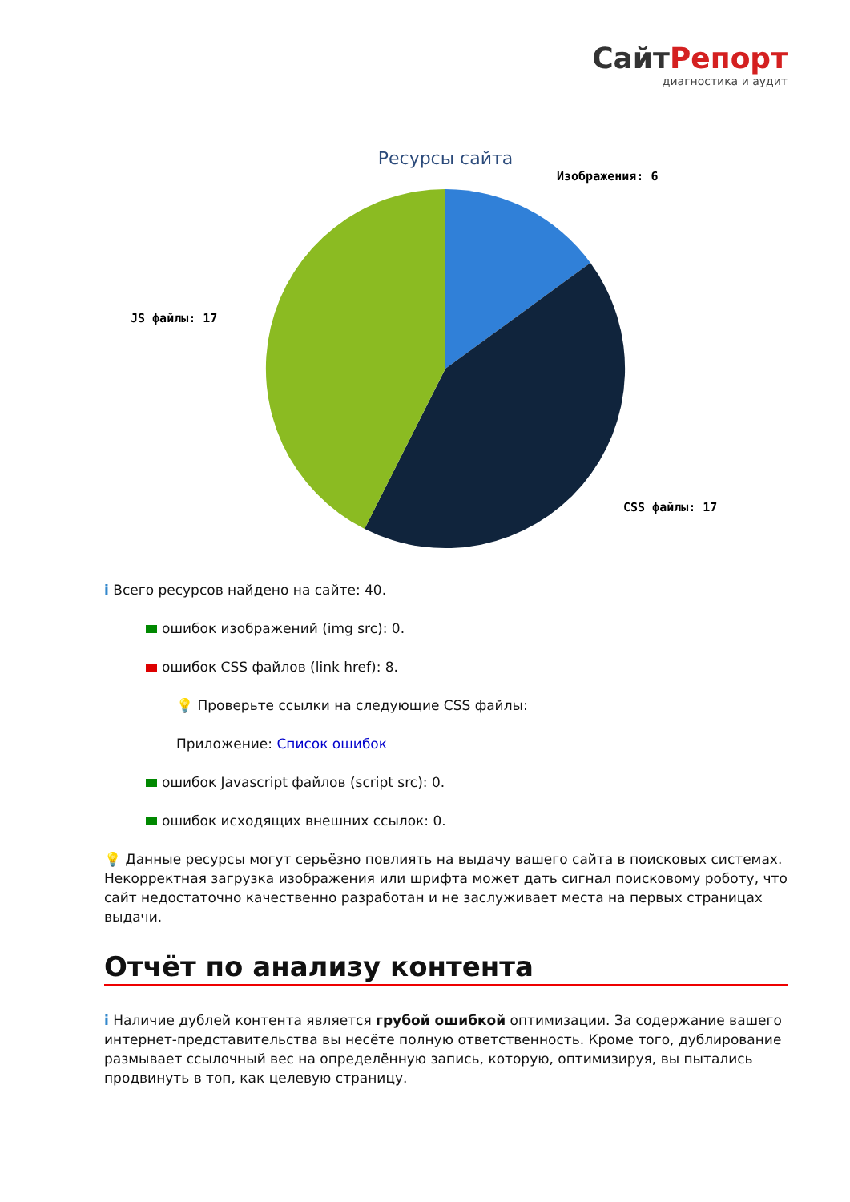СайтРепорт
диагностика и аудит
Ресурсы сайта
Изображения: 6
JS файлы: 17
CSS файлы: 17
i Всего ресурсов найдено на сайте: 40.
ошибок изображений (img src): 0.
ошибок CSS файлов (link href): 8.
💡 Проверьте ссылки на следующие CSS файлы:
Приложение: Список ошибок
ошибок Javascript файлов (script src): 0.
ошибок исходящих внешних ссылок: 0.
💡 Данные ресурсы могут серьёзно повлиять на выдачу вашего сайта в поисковых системах. Некорректная загрузка изображения или шрифта может дать сигнал поисковому роботу, что сайт недостаточно качественно разработан и не заслуживает места на первых страницах выдачи.
Отчёт по анализу контента
i Наличие дублей контента является грубой ошибкой оптимизации. За содержание вашего интернет-представительства вы несёте полную ответственность. Кроме того, дублирование размывает ссылочный вес на определённую запись, которую, оптимизируя, вы пытались продвинуть в топ, как целевую страницу.